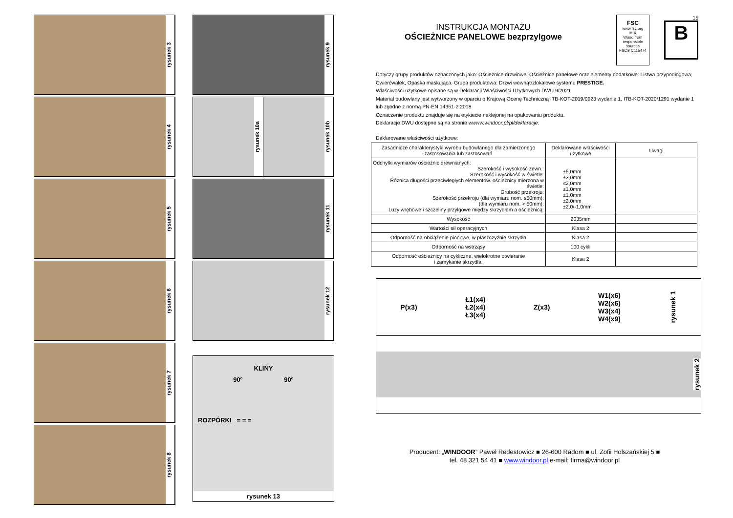rysunek 3
rysunek 4
rysunek 5
rysunek 6
rysunek 7
rysunek 8
rysunek 9
rysunek 10a
rysunek 10b
rysunek 11
rysunek 12
KLINY
90° 90°
ROZPÓRKI = = =
rysunek 13
FSC
www.fsc.org
MIX
Wood from responsible sources
FSC® C115474
15
B
INSTRUKCJA MONTAŻU
OŚCIEŻNICE PANELOWE bezprzylgowe
Dotyczy grupy produktów oznaczonych jako: Ościeżnice drzwiowe, Ościeżnice panelowe oraz elementy dodatkowe: Listwa przypodłogowa, Ćwierćwałek, Opaska maskująca. Grupa produktowa: Drzwi wewnątrzlokalowe systemu PRESTIGE.
Właściwości użytkowe opisane są w Deklaracji Właściwości Użytkowych DWU 9/2021
Materiał budowlany jest wytworzony w oparciu o Krajową Ocenę Techniczną ITB-KOT-2019/0923 wydanie 1, ITB-KOT-2020/1291 wydanie 1
lub zgodne z normą PN-EN 14351-2:2018
Oznaczenie produktu znajduje się na etykiecie naklejonej na opakowaniu produktu.
Deklaracje DWU dostępne są na stronie wwww.windoor.pl/pl/deklaracje.
Deklarowane właściwości użytkowe:
| Zasadnicze charakterystyki wyrobu budowlanego dla zamierzonego zastosowania lub zastosowań | Deklarowane właściwości użytkowe | Uwagi |
| --- | --- | --- |
| Odchyłki wymiarów ościeżnic drewnianych: Szerokość i wysokość zewn.: Szerokość i wysokość w świetle: Różnica długości przeciwległych elementów. ościeżnicy mierzona w świetle: Grubość przekroju: Szerokość przekroju (dla wymiaru nom. ≤50mm): (dla wymiaru nom. > 50mm): Luzy wrębowe i szczeliny przylgowe między skrzydłem a ościeżnicą: | ±5,0mm ±3,0mm ≤2,0mm ±1,0mm ±1,0mm ±2,0mm ±2,0/-1,0mm | |
| Wysokość | 2035mm | |
| Wartości sił operacyjnych | Klasa 2 | |
| Odporność na obciążenie pionowe, w płaszczyźnie skrzydła | Klasa 2 | |
| Odporność na wstrząsy | 100 cykli | |
| Odporność ościeżnicy na cykliczne, wielokrotne otwieranie i zamykanie skrzydła: | Klasa 2 | |
P(x3) Ł1(x4)
Ł2(x4)
Ł3(x4) Z(x3) W1(x6)
W2(x6)
W3(x4)
W4(x9) rysunek 1
rysunek 2
Producent: „WINDOOR” Paweł Redestowicz ■ 26-600 Radom ■ ul. Zofii Holszańskiej 5 ■
tel. 48 321 54 41 ■ www.windoor.pl e-mail: firma@windoor.pl